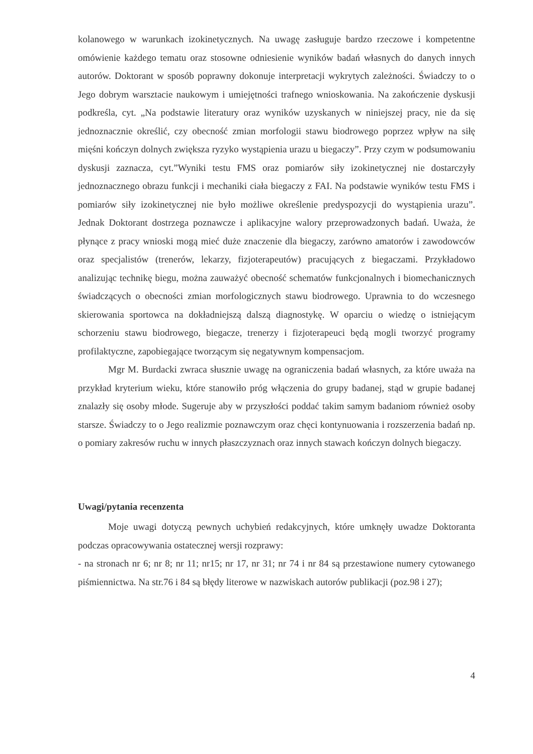kolanowego w warunkach izokinetycznych. Na uwagę zasługuje bardzo rzeczowe i kompetentne omówienie każdego tematu oraz stosowne odniesienie wyników badań własnych do danych innych autorów. Doktorant w sposób poprawny dokonuje interpretacji wykrytych zależności. Świadczy to o Jego dobrym warsztacie naukowym i umiejętności trafnego wnioskowania. Na zakończenie dyskusji podkreśla, cyt. „Na podstawie literatury oraz wyników uzyskanych w niniejszej pracy, nie da się jednoznacznie określić, czy obecność zmian morfologii stawu biodrowego poprzez wpływ na siłę mięśni kończyn dolnych zwiększa ryzyko wystąpienia urazu u biegaczy”. Przy czym w podsumowaniu dyskusji zaznacza, cyt.”Wyniki testu FMS oraz pomiarów siły izokinetycznej nie dostarczyły jednoznacznego obrazu funkcji i mechaniki ciała biegaczy z FAI. Na podstawie wyników testu FMS i pomiarów siły izokinetycznej nie było możliwe określenie predyspozycji do wystąpienia urazu”. Jednak Doktorant dostrzega poznawcze i aplikacyjne walory przeprowadzonych badań. Uważa, że płynące z pracy wnioski mogą mieć duże znaczenie dla biegaczy, zarówno amatorów i zawodowców oraz specjalistów (trenerów, lekarzy, fizjoterapeutów) pracujących z biegaczami. Przykładowo analizując technikę biegu, można zauważyć obecność schematów funkcjonalnych i biomechanicznych świadczących o obecności zmian morfologicznych stawu biodrowego. Uprawnia to do wczesnego skierowania sportowca na dokładniejszą dalszą diagnostykę. W oparciu o wiedzę o istniejącym schorzeniu stawu biodrowego, biegacze, trenerzy i fizjoterapeuci będą mogli tworzyć programy profilaktyczne, zapobiegające tworzącym się negatywnym kompensacjom.
Mgr M. Burdacki zwraca słusznie uwagę na ograniczenia badań własnych, za które uważa na przykład kryterium wieku, które stanowiło próg włączenia do grupy badanej, stąd w grupie badanej znalazły się osoby młode. Sugeruje aby w przyszłości poddać takim samym badaniom również osoby starsze. Świadczy to o Jego realizmie poznawczym oraz chęci kontynuowania i rozszerzenia badań np. o pomiary zakresów ruchu w innych płaszczyznach oraz innych stawach kończyn dolnych biegaczy.
Uwagi/pytania recenzenta
Moje uwagi dotyczą pewnych uchybień redakcyjnych, które umknęły uwadze Doktoranta podczas opracowywania ostatecznej wersji rozprawy:
- na stronach nr 6; nr 8; nr 11; nr15; nr 17, nr 31; nr 74 i nr 84 są przestawione numery cytowanego piśmiennictwa. Na str.76 i 84 są błędy literowe w nazwiskach autorów publikacji (poz.98 i 27);
4